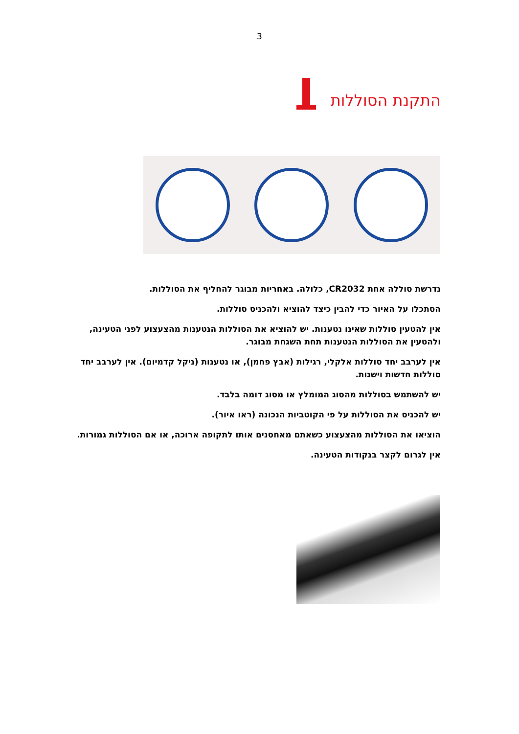3
התקנת הסוללות
נדרשת סוללה אחת CR2032, כלולה. באחריות מבוגר להחליף את הסוללות.
הסתכלו על האיור כדי להבין כיצד להוציא ולהכניס סוללות.
אין להטעין סוללות שאינו נטענות. יש להוציא את הסוללות הנטענות מהצעצוע לפני הטעינה, ולהטעין את הסוללות הנטענות תחת השגחת מבוגר.
אין לערבב יחד סוללות אלקלי, רגילות (אבץ פחמן), או נטענות (ניקל קדמיום). אין לערבב יחד סוללות חדשות וישנות.
יש להשתמש בסוללות מהסוג המומלץ או מסוג דומה בלבד.
יש להכניס את הסוללות על פי הקוטביות הנכונה (ראו איור).
הוציאו את הסוללות מהצעצוע כשאתם מאחסנים אותו לתקופה ארוכה, או אם הסוללות גמורות.
אין לגרום לקצר בנקודות הטעינה.